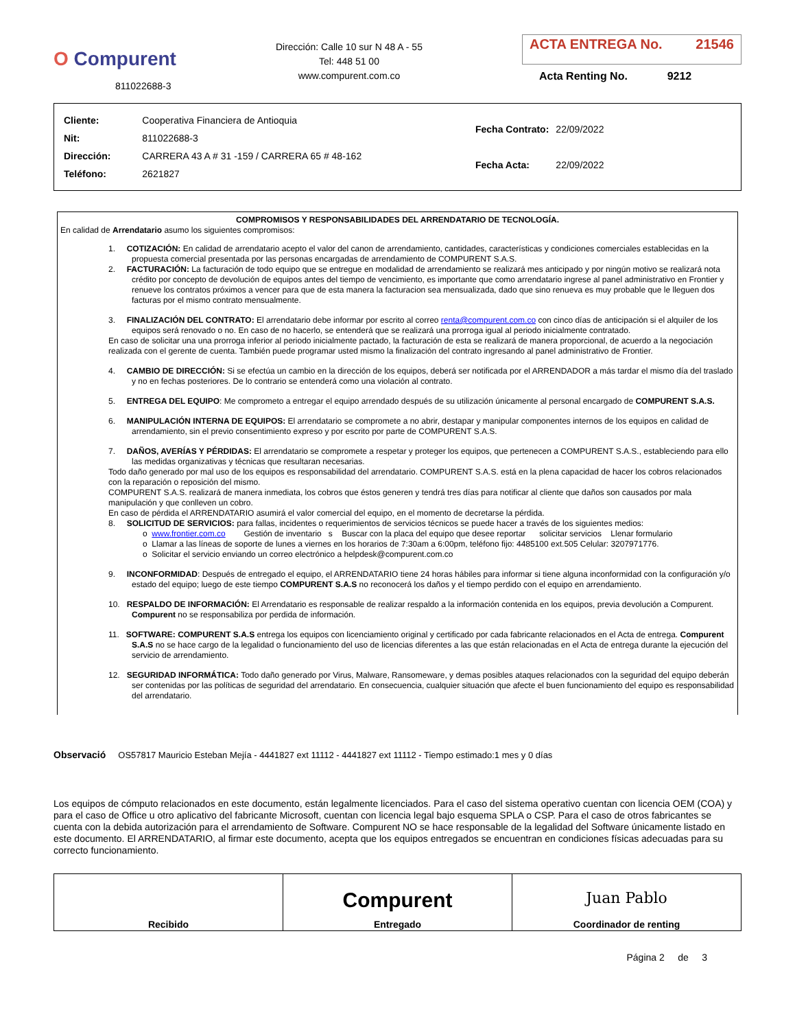O Compurent
811022688-3
Dirección: Calle 10 sur N 48 A - 55
Tel: 448 51 00
www.compurent.com.co
ACTA ENTREGA No. 21546
Acta Renting No. 9212
| Cliente: | Cooperativa Financiera de Antioquia |
| Nit: | 811022688-3 |
| Dirección: | CARRERA 43 A # 31 -159 / CARRERA 65 # 48-162 |
| Teléfono: | 2621827 |
| Fecha Contrato: | 22/09/2022 |
| Fecha Acta: | 22/09/2022 |
COMPROMISOS Y RESPONSABILIDADES DEL ARRENDATARIO DE TECNOLOGÍA.
En calidad de Arrendatario asumo los siguientes compromisos:
1. COTIZACIÓN: En calidad de arrendatario acepto el valor del canon de arrendamiento, cantidades, características y condiciones comerciales establecidas en la propuesta comercial presentada por las personas encargadas de arrendamiento de COMPURENT S.A.S.
2. FACTURACIÓN: La facturación de todo equipo que se entregue en modalidad de arrendamiento se realizará mes anticipado y por ningún motivo se realizará nota crédito por concepto de devolución de equipos antes del tiempo de vencimiento, es importante que como arrendatario ingrese al panel administrativo en Frontier y renueve los contratos próximos a vencer para que de esta manera la facturacion sea mensualizada, dado que sino renueva es muy probable que le lleguen dos facturas por el mismo contrato mensualmente.
3. FINALIZACIÓN DEL CONTRATO: El arrendatario debe informar por escrito al correo renta@compurent.com.co con cinco días de anticipación si el alquiler de los equipos será renovado o no. En caso de no hacerlo, se entenderá que se realizará una prorroga igual al periodo inicialmente contratado.
En caso de solicitar una una prorroga inferior al periodo inicialmente pactado, la facturación de esta se realizará de manera proporcional, de acuerdo a la negociación realizada con el gerente de cuenta. También puede programar usted mismo la finalización del contrato ingresando al panel administrativo de Frontier.
4. CAMBIO DE DIRECCIÓN: Si se efectúa un cambio en la dirección de los equipos, deberá ser notificada por el ARRENDADOR a más tardar el mismo día del traslado y no en fechas posteriores. De lo contrario se entenderá como una violación al contrato.
5. ENTREGA DEL EQUIPO: Me comprometo a entregar el equipo arrendado después de su utilización únicamente al personal encargado de COMPURENT S.A.S.
6. MANIPULACIÓN INTERNA DE EQUIPOS: El arrendatario se compromete a no abrir, destapar y manipular componentes internos de los equipos en calidad de arrendamiento, sin el previo consentimiento expreso y por escrito por parte de COMPURENT S.A.S.
7. DAÑOS, AVERÍAS Y PÉRDIDAS: El arrendatario se compromete a respetar y proteger los equipos, que pertenecen a COMPURENT S.A.S., estableciendo para ello las medidas organizativas y técnicas que resultaran necesarias.
Todo daño generado por mal uso de los equipos es responsabilidad del arrendatario. COMPURENT S.A.S. está en la plena capacidad de hacer los cobros relacionados con la reparación o reposición del mismo.
COMPURENT S.A.S. realizará de manera inmediata, los cobros que éstos generen y tendrá tres días para notificar al cliente que daños son causados por mala manipulación y que conlleven un cobro.
En caso de pérdida el ARRENDATARIO asumirá el valor comercial del equipo, en el momento de decretarse la pérdida.
8. SOLICITUD DE SERVICIOS: para fallas, incidentes o requerimientos de servicios técnicos se puede hacer a través de los siguientes medios:
o www.frontier.com.co Gestión de inventario s Buscar con la placa del equipo que desee reportar solicitar servicios Llenar formulario
o Llamar a las líneas de soporte de lunes a viernes en los horarios de 7:30am a 6:00pm, teléfono fijo: 4485100 ext.505 Celular: 3207971776.
o Solicitar el servicio enviando un correo electrónico a helpdesk@compurent.com.co
9. INCONFORMIDAD: Después de entregado el equipo, el ARRENDATARIO tiene 24 horas hábiles para informar si tiene alguna inconformidad con la configuración y/o estado del equipo; luego de este tiempo COMPURENT S.A.S no reconocerá los daños y el tiempo perdido con el equipo en arrendamiento.
10. RESPALDO DE INFORMACIÓN: El Arrendatario es responsable de realizar respaldo a la información contenida en los equipos, previa devolución a Compurent. Compurent no se responsabiliza por perdida de información.
11. SOFTWARE: COMPURENT S.A.S entrega los equipos con licenciamiento original y certificado por cada fabricante relacionados en el Acta de entrega. Compurent S.A.S no se hace cargo de la legalidad o funcionamiento del uso de licencias diferentes a las que están relacionadas en el Acta de entrega durante la ejecución del servicio de arrendamiento.
12. SEGURIDAD INFORMÁTICA: Todo daño generado por Virus, Malware, Ransomeware, y demas posibles ataques relacionados con la seguridad del equipo deberán ser contenidas por las políticas de seguridad del arrendatario. En consecuencia, cualquier situación que afecte el buen funcionamiento del equipo es responsabilidad del arrendatario.
Observació OS57817 Mauricio Esteban Mejía - 4441827 ext 11112 - 4441827 ext 11112 - Tiempo estimado:1 mes y 0 días
Los equipos de cómputo relacionados en este documento, están legalmente licenciados. Para el caso del sistema operativo cuentan con licencia OEM (COA) y para el caso de Office u otro aplicativo del fabricante Microsoft, cuentan con licencia legal bajo esquema SPLA o CSP. Para el caso de otros fabricantes se cuenta con la debida autorización para el arrendamiento de Software. Compurent NO se hace responsable de la legalidad del Software únicamente listado en este documento. El ARRENDATARIO, al firmar este documento, acepta que los equipos entregados se encuentran en condiciones físicas adecuadas para su correcto funcionamiento.
| Recibido | Compurent Entregado | Juan Pablo Coordinador de renting |
Página 2 de 3